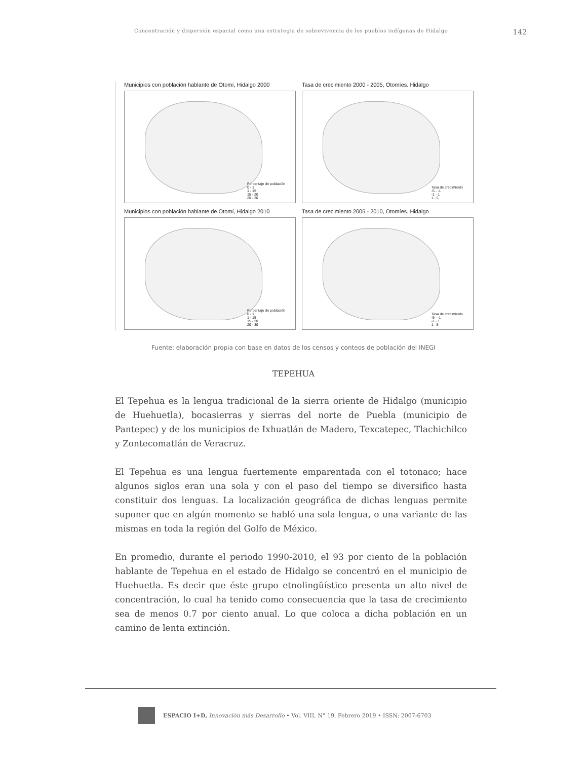Concentración y dispersión espacial como una estrategia de sobrevivencia de los pueblos indígenas de Hidalgo 142
Municipios con población hablante de Otomí, Hidalgo 2000
Porcentaje de población
0 - 1
1 - 15
15 - 20
20 - 30
Tasa de crecimiento 2000 - 2005, Otomíes. Hidalgo
Tasa de crecimiento
-5 - -1
-1 - 1
1 - 5
Municipios con población hablante de Otomí, Hidalgo 2010
Porcentaje de población
0 - 1
1 - 15
15 - 20
20 - 30
Tasa de crecimiento 2005 - 2010, Otomíes. Hidalgo
Tasa de crecimiento
-5 - -1
-1 - 1
1 - 5
Fuente: elaboración propia con base en datos de los censos y conteos de población del INEGI
TEPEHUA
El Tepehua es la lengua tradicional de la sierra oriente de Hidalgo (municipio de Huehuetla), bocasierras y sierras del norte de Puebla (municipio de Pantepec) y de los municipios de Ixhuatlán de Madero, Texcatepec, Tlachichilco y Zontecomatlán de Veracruz.
El Tepehua es una lengua fuertemente emparentada con el totonaco; hace algunos siglos eran una sola y con el paso del tiempo se diversifico hasta constituir dos lenguas. La localización geográfica de dichas lenguas permite suponer que en algún momento se habló una sola lengua, o una variante de las mismas en toda la región del Golfo de México.
En promedio, durante el periodo 1990-2010, el 93 por ciento de la población hablante de Tepehua en el estado de Hidalgo se concentró en el municipio de Huehuetla. Es decir que éste grupo etnolingüístico presenta un alto nivel de concentración, lo cual ha tenido como consecuencia que la tasa de crecimiento sea de menos 0.7 por ciento anual. Lo que coloca a dicha población en un camino de lenta extinción.
ESPACIO I+D, Innovación más Desarrollo • Vol. VIII, N° 19, Febrero 2019 • ISSN: 2007-6703